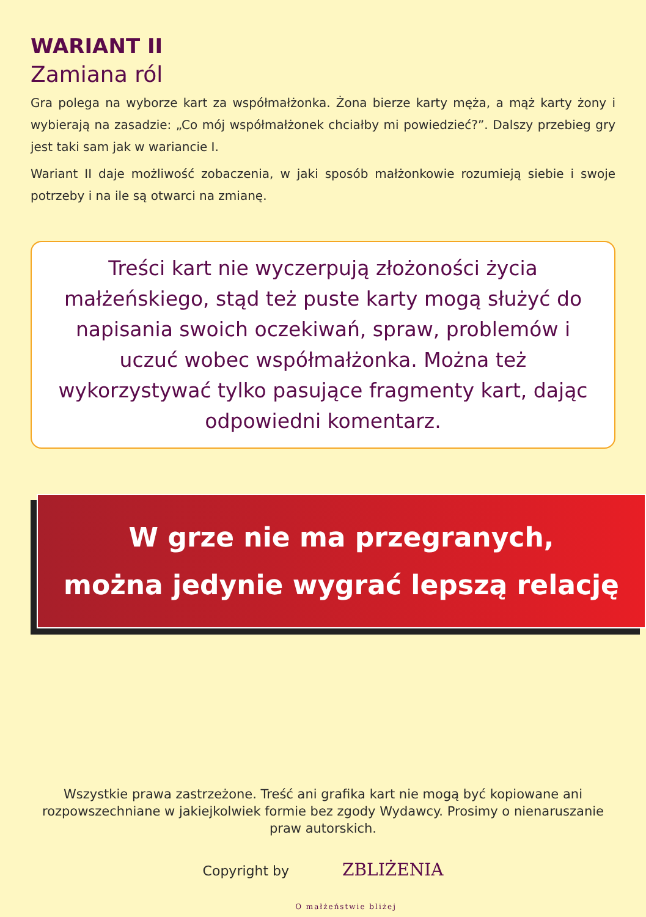WARIANT II
Zamiana ról
Gra polega na wyborze kart za współmałżonka. Żona bierze karty męża, a mąż karty żony i wybierają na zasadzie: „Co mój współmałżonek chciałby mi powiedzieć?”. Dalszy przebieg gry jest taki sam jak w wariancie I.
Wariant II daje możliwość zobaczenia, w jaki sposób małżonkowie rozumieją siebie i swoje potrzeby i na ile są otwarci na zmianę.
Treści kart nie wyczerpują złożoności życia małżeńskiego, stąd też puste karty mogą służyć do napisania swoich oczekiwań, spraw, problemów i uczuć wobec współmałżonka. Można też wykorzystywać tylko pasujące fragmenty kart, dając odpowiedni komentarz.
W grze nie ma przegranych,
można jedynie wygrać lepszą relację
Wszystkie prawa zastrzeżone. Treść ani grafika kart nie mogą być kopiowane ani rozpowszechniane w jakiejkolwiek formie bez zgody Wydawcy. Prosimy o nienaruszanie praw autorskich.
Copyright by ZBLIŻENIA
O małżeństwie bliżej